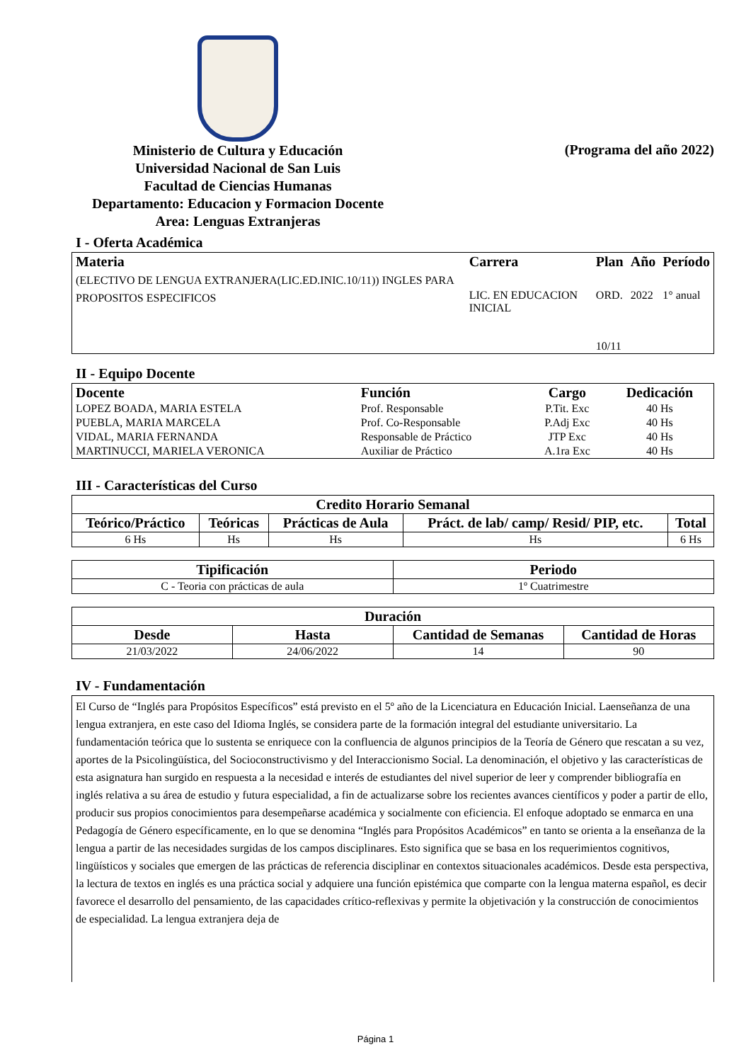Ministerio de Cultura y Educación
Universidad Nacional de San Luis
Facultad de Ciencias Humanas
Departamento: Educacion y Formacion Docente
Area: Lenguas Extranjeras
(Programa del año 2022)
I - Oferta Académica
| Materia | Carrera | Plan | Año | Período |
| --- | --- | --- | --- | --- |
| (ELECTIVO DE LENGUA EXTRANJERA(LIC.ED.INIC.10/11)) INGLES PARA PROPOSITOS ESPECIFICOS | LIC. EN EDUCACION INICIAL | ORD. 10/11 | 2022 | 1° anual |
II - Equipo Docente
| Docente | Función | Cargo | Dedicación |
| --- | --- | --- | --- |
| LOPEZ BOADA, MARIA ESTELA | Prof. Responsable | P.Tit. Exc | 40 Hs |
| PUEBLA, MARIA MARCELA | Prof. Co-Responsable | P.Adj Exc | 40 Hs |
| VIDAL, MARIA FERNANDA | Responsable de Práctico | JTP Exc | 40 Hs |
| MARTINUCCI, MARIELA VERONICA | Auxiliar de Práctico | A.1ra Exc | 40 Hs |
III - Características del Curso
| Credito Horario Semanal | | | | |
| --- | --- | --- | --- | --- |
| Teórico/Práctico | Teóricas | Prácticas de Aula | Práct. de lab/ camp/ Resid/ PIP, etc. | Total |
| 6 Hs | Hs | Hs | Hs | 6 Hs |
| Tipificación | Periodo |
| --- | --- |
| C - Teoria con prácticas de aula | 1º Cuatrimestre |
| Duración | | | |
| --- | --- | --- | --- |
| Desde | Hasta | Cantidad de Semanas | Cantidad de Horas |
| 21/03/2022 | 24/06/2022 | 14 | 90 |
IV - Fundamentación
El Curso de “Inglés para Propósitos Específicos” está previsto en el 5º año de la Licenciatura en Educación Inicial. Laenseñanza de una lengua extranjera, en este caso del Idioma Inglés, se considera parte de la formación integral del estudiante universitario. La fundamentación teórica que lo sustenta se enriquece con la confluencia de algunos principios de la Teoría de Género que rescatan a su vez, aportes de la Psicolingüística, del Socioconstructivismo y del Interaccionismo Social. La denominación, el objetivo y las características de esta asignatura han surgido en respuesta a la necesidad e interés de estudiantes del nivel superior de leer y comprender bibliografía en inglés relativa a su área de estudio y futura especialidad, a fin de actualizarse sobre los recientes avances científicos y poder a partir de ello, producir sus propios conocimientos para desempeñarse académica y socialmente con eficiencia. El enfoque adoptado se enmarca en una Pedagogía de Género específicamente, en lo que se denomina “Inglés para Propósitos Académicos” en tanto se orienta a la enseñanza de la lengua a partir de las necesidades surgidas de los campos disciplinares. Esto significa que se basa en los requerimientos cognitivos, lingüísticos y sociales que emergen de las prácticas de referencia disciplinar en contextos situacionales académicos. Desde esta perspectiva, la lectura de textos en inglés es una práctica social y adquiere una función epistémica que comparte con la lengua materna español, es decir favorece el desarrollo del pensamiento, de las capacidades crítico-reflexivas y permite la objetivación y la construcción de conocimientos de especialidad. La lengua extranjera deja de
Página 1